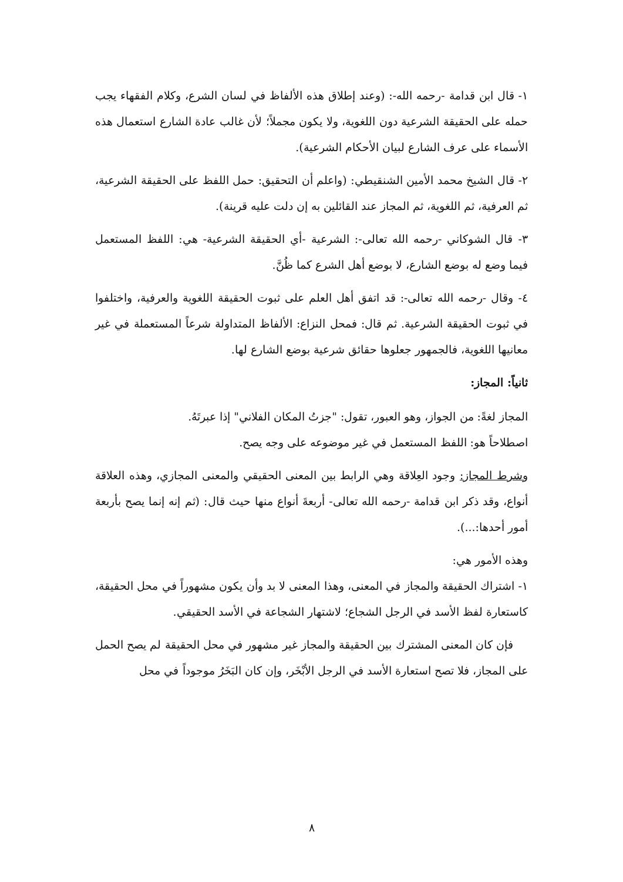١- قال ابن قدامة -رحمه الله-: (وعند إطلاق هذه الألفاظ في لسان الشرع، وكلام الفقهاء يجب حمله على الحقيقة الشرعية دون اللغوية، ولا يكون مجملاً؛ لأن غالب عادة الشارع استعمال هذه الأسماء على عرف الشارع لبيان الأحكام الشرعية).
٢- قال الشيخ محمد الأمين الشنقيطي: (واعلم أن التحقيق: حمل اللفظ على الحقيقة الشرعية، ثم العرفية، ثم اللغوية، ثم المجاز عند القائلين به إن دلت عليه قرينة).
٣- قال الشوكاني -رحمه الله تعالى-: الشرعية -أي الحقيقة الشرعية- هي: اللفظ المستعمل فيما وضع له بوضع الشارع، لا بوضع أهل الشرع كما ظُنَّ.
٤- وقال -رحمه الله تعالى-: قد اتفق أهل العلم على ثبوت الحقيقة اللغوية والعرفية، واختلفوا في ثبوت الحقيقة الشرعية. ثم قال: فمحل النزاع: الألفاظ المتداولة شرعاً المستعملة في غير معانيها اللغوية، فالجمهور جعلوها حقائق شرعية بوضع الشارع لها.
ثانياً: المجاز:
المجاز لغةً: من الجواز، وهو العبور، تقول: "جزتُ المكان الفلاني" إذا عبرتَهُ.
اصطلاحاً هو: اللفظ المستعمل في غير موضوعه على وجه يصح.
وشرط المجاز: وجود العِلاقة وهي الرابط بين المعنى الحقيقي والمعنى المجازي، وهذه العلاقة أنواع، وقد ذكر ابن قدامة -رحمه الله تعالى- أربعةَ أنواع منها حيث قال: (ثم إنه إنما يصح بأربعة أمور أحدها:...).
وهذه الأمور هي:
١- اشتراك الحقيقة والمجاز في المعنى، وهذا المعنى لا بد وأن يكون مشهوراً في محل الحقيقة، كاستعارة لفظ الأسد في الرجل الشجاع؛ لاشتهار الشجاعة في الأسد الحقيقي.
فإن كان المعنى المشترك بين الحقيقة والمجاز غير مشهور في محل الحقيقة لم يصح الحمل على المجاز، فلا تصح استعارة الأسد في الرجل الأبْخَر، وإن كان البَخَرُ موجوداً في محل
٨